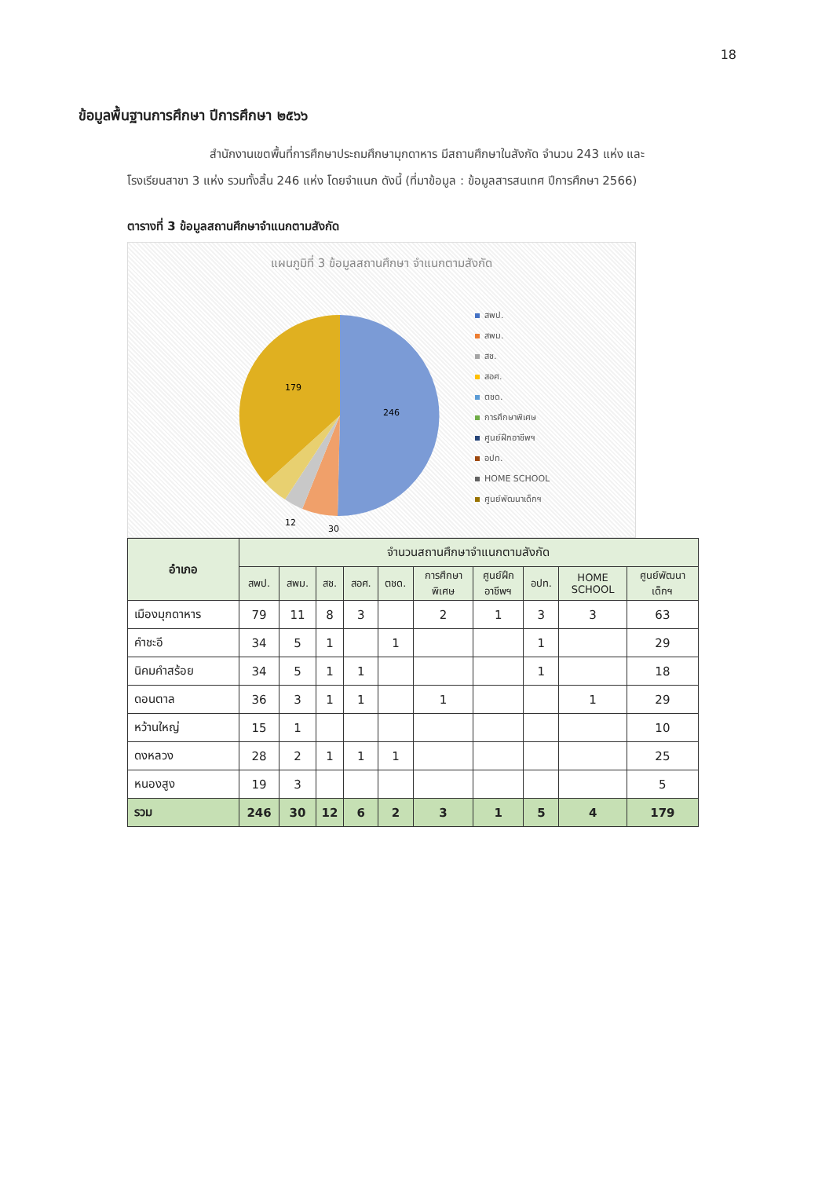18
ข้อมูลพื้นฐานการศึกษา ปีการศึกษา ๒๕๖๖
สำนักงานเขตพื้นที่การศึกษาประถมศึกษามุกดาหาร มีสถานศึกษาในสังกัด จำนวน 243 แห่ง และ โรงเรียนสาขา 3 แห่ง รวมทั้งสิ้น 246 แห่ง โดยจำแนก ดังนี้ (ที่มาข้อมูล : ข้อมูลสารสนเทศ ปีการศึกษา 2566)
ตารางที่ 3 ข้อมูลสถานศึกษาจำแนกตามสังกัด
แผนภูมิที่ 3 ข้อมูลสถานศึกษา จำแนกตามสังกัด
246
179
30
12
สพป.
สพม.
สช.
สอศ.
ตชด.
การศึกษาพิเศษ
ศูนย์ฝึกอาชีพฯ
อปท.
HOME SCHOOL
ศูนย์พัฒนาเด็กฯ
| อำเภอ | จำนวนสถานศึกษาจำแนกตามสังกัด | | | | | | | | | |
| --- | --- | --- | --- | --- | --- | --- | --- | --- | --- | --- |
| | สพป. | สพม. | สช. | สอศ. | ตชด. | การศึกษา พิเศษ | ศูนย์ฝึก อาชีพฯ | อปท. | HOME SCHOOL | ศูนย์พัฒนา เด็กฯ |
| เมืองมุกดาหาร | 79 | 11 | 8 | 3 | | 2 | 1 | 3 | 3 | 63 |
| คำชะอี | 34 | 5 | 1 | | 1 | | | 1 | | 29 |
| นิคมคำสร้อย | 34 | 5 | 1 | 1 | | | | 1 | | 18 |
| ดอนตาล | 36 | 3 | 1 | 1 | | 1 | | | 1 | 29 |
| หว้านใหญ่ | 15 | 1 | | | | | | | | 10 |
| ดงหลวง | 28 | 2 | 1 | 1 | 1 | | | | | 25 |
| หนองสูง | 19 | 3 | | | | | | | | 5 |
| รวม | 246 | 30 | 12 | 6 | 2 | 3 | 1 | 5 | 4 | 179 |